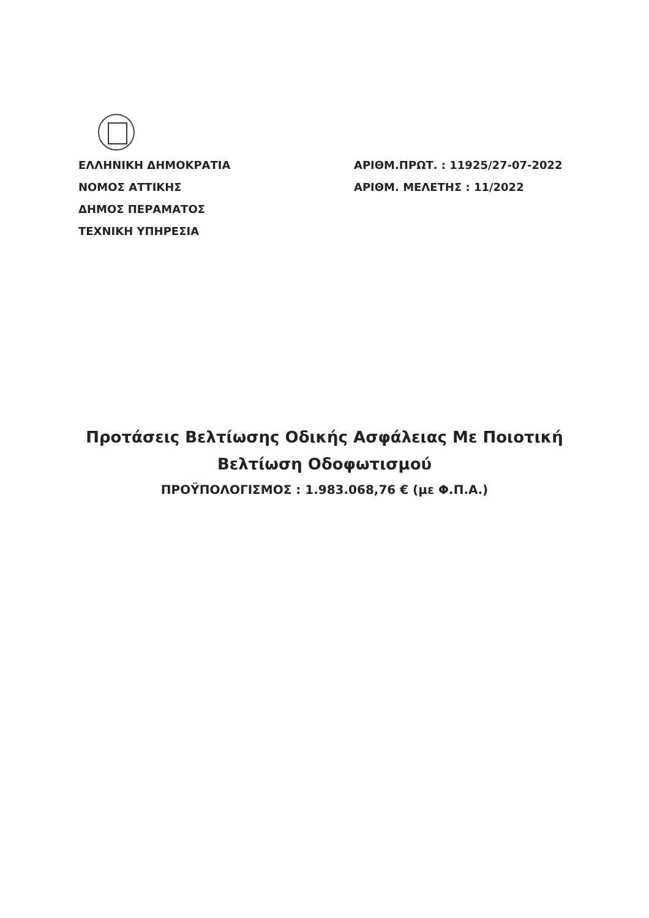ΕΛΛΗΝΙΚΗ ΔΗΜΟΚΡΑΤΙΑ
ΝΟΜΟΣ ΑΤΤΙΚΗΣ
ΔΗΜΟΣ ΠΕΡΑΜΑΤΟΣ
ΤΕΧΝΙΚΗ ΥΠΗΡΕΣΙΑ
ΑΡΙΘΜ.ΠΡΩΤ. : 11925/27-07-2022
ΑΡΙΘΜ. ΜΕΛΕΤΗΣ : 11/2022
Προτάσεις Βελτίωσης Οδικής Ασφάλειας Με Ποιοτική
Βελτίωση Οδοφωτισμού
ΠΡΟΫΠΟΛΟΓΙΣΜΟΣ : 1.983.068,76 € (με Φ.Π.Α.)